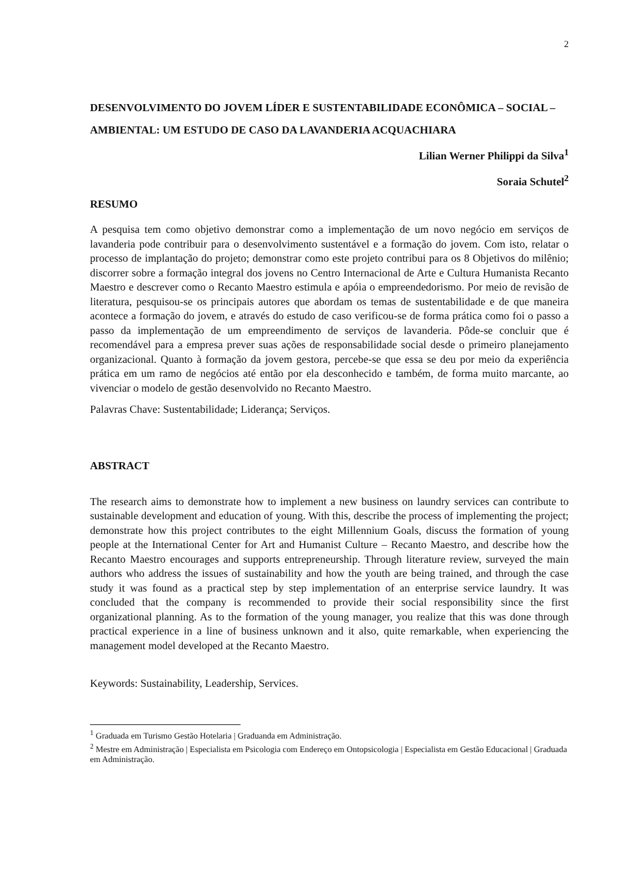2
DESENVOLVIMENTO DO JOVEM LÍDER E SUSTENTABILIDADE ECONÔMICA – SOCIAL – AMBIENTAL: UM ESTUDO DE CASO DA LAVANDERIA ACQUACHIARA
Lilian Werner Philippi da Silva<sup>1</sup>
Soraia Schutel<sup>2</sup>
RESUMO
A pesquisa tem como objetivo demonstrar como a implementação de um novo negócio em serviços de lavanderia pode contribuir para o desenvolvimento sustentável e a formação do jovem. Com isto, relatar o processo de implantação do projeto; demonstrar como este projeto contribui para os 8 Objetivos do milênio; discorrer sobre a formação integral dos jovens no Centro Internacional de Arte e Cultura Humanista Recanto Maestro e descrever como o Recanto Maestro estimula e apóia o empreendedorismo. Por meio de revisão de literatura, pesquisou-se os principais autores que abordam os temas de sustentabilidade e de que maneira acontece a formação do jovem, e através do estudo de caso verificou-se de forma prática como foi o passo a passo da implementação de um empreendimento de serviços de lavanderia. Pôde-se concluir que é recomendável para a empresa prever suas ações de responsabilidade social desde o primeiro planejamento organizacional. Quanto à formação da jovem gestora, percebe-se que essa se deu por meio da experiência prática em um ramo de negócios até então por ela desconhecido e também, de forma muito marcante, ao vivenciar o modelo de gestão desenvolvido no Recanto Maestro.
Palavras Chave: Sustentabilidade; Liderança; Serviços.
ABSTRACT
The research aims to demonstrate how to implement a new business on laundry services can contribute to sustainable development and education of young. With this, describe the process of implementing the project; demonstrate how this project contributes to the eight Millennium Goals, discuss the formation of young people at the International Center for Art and Humanist Culture – Recanto Maestro, and describe how the Recanto Maestro encourages and supports entrepreneurship. Through literature review, surveyed the main authors who address the issues of sustainability and how the youth are being trained, and through the case study it was found as a practical step by step implementation of an enterprise service laundry. It was concluded that the company is recommended to provide their social responsibility since the first organizational planning. As to the formation of the young manager, you realize that this was done through practical experience in a line of business unknown and it also, quite remarkable, when experiencing the management model developed at the Recanto Maestro.
Keywords: Sustainability, Leadership, Services.
<sup>1</sup> Graduada em Turismo Gestão Hotelaria | Graduanda em Administração.
<sup>2</sup> Mestre em Administração | Especialista em Psicologia com Endereço em Ontopsicologia | Especialista em Gestão Educacional | Graduada em Administração.